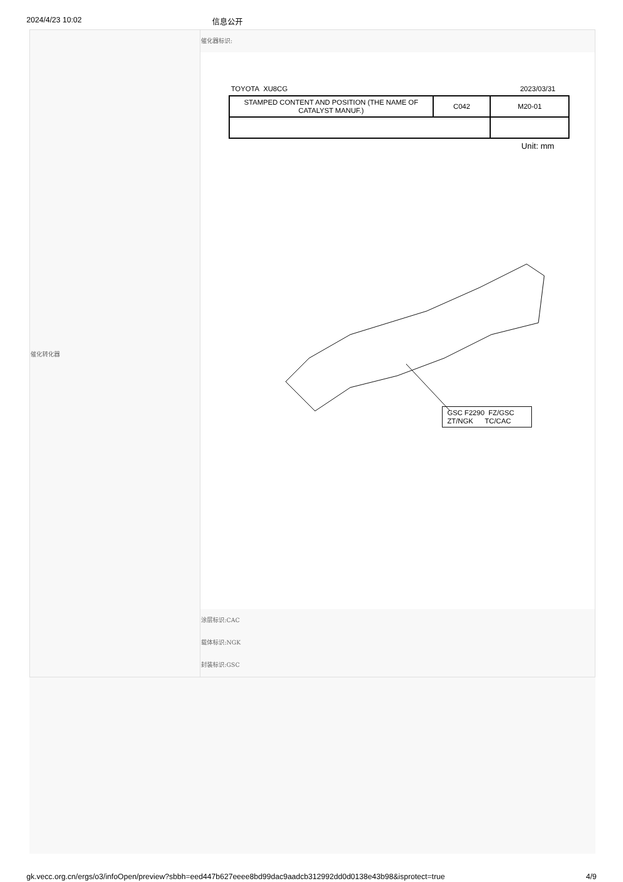2024/4/23 10:02 信息公开
催化转化器
催化器标识:
TOYOTA XU8CG 2023/03/31
| STAMPED CONTENT AND POSITION (THE NAME OF CATALYST MANUF.) | C042 | M20-01 |
Unit: mm
GSC F2290 FZ/GSC
ZT/NGK TC/CAC
涂层标识:CAC
载体标识:NGK
封装标识:GSC
gk.vecc.org.cn/ergs/o3/infoOpen/preview?sbbh=eed447b627eeee8bd99dac9aadcb312992dd0d0138e43b98&isprotect=true 4/9